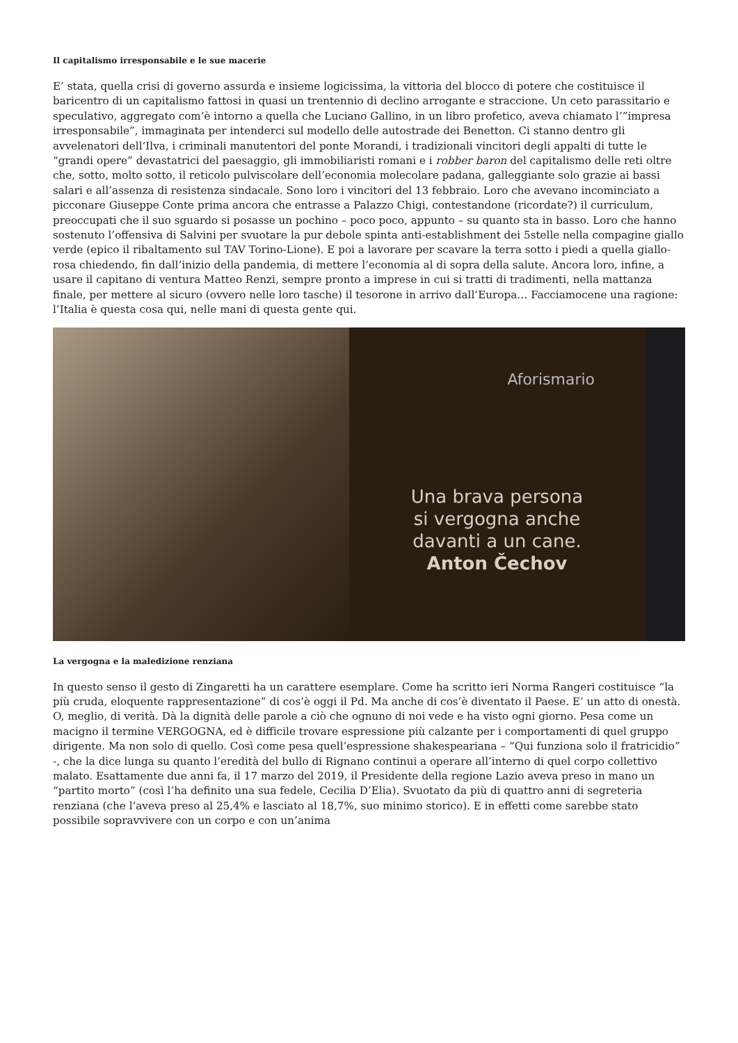Il capitalismo irresponsabile e le sue macerie
E’ stata, quella crisi di governo assurda e insieme logicissima, la vittoria del blocco di potere che costituisce il baricentro di un capitalismo fattosi in quasi un trentennio di declino arrogante e straccione. Un ceto parassitario e speculativo, aggregato com’è intorno a quella che Luciano Gallino, in un libro profetico, aveva chiamato l’”impresa irresponsabile”, immaginata per intenderci sul modello delle autostrade dei Benetton. Ci stanno dentro gli avvelenatori dell’Ilva, i criminali manutentori del ponte Morandi, i tradizionali vincitori degli appalti di tutte le “grandi opere” devastatrici del paesaggio, gli immobiliaristi romani e i robber baron del capitalismo delle reti oltre che, sotto, molto sotto, il reticolo pulviscolare dell’economia molecolare padana, galleggiante solo grazie ai bassi salari e all’assenza di resistenza sindacale. Sono loro i vincitori del 13 febbraio. Loro che avevano incominciato a picconare Giuseppe Conte prima ancora che entrasse a Palazzo Chigi, contestandone (ricordate?) il curriculum, preoccupati che il suo sguardo si posasse un pochino – poco poco, appunto – su quanto sta in basso. Loro che hanno sostenuto l’offensiva di Salvini per svuotare la pur debole spinta anti-establishment dei 5stelle nella compagine giallo verde (epico il ribaltamento sul TAV Torino-Lione). E poi a lavorare per scavare la terra sotto i piedi a quella giallo-rosa chiedendo, fin dall’inizio della pandemia, di mettere l’economia al di sopra della salute. Ancora loro, infine, a usare il capitano di ventura Matteo Renzi, sempre pronto a imprese in cui si tratti di tradimenti, nella mattanza finale, per mettere al sicuro (ovvero nelle loro tasche) il tesorone in arrivo dall’Europa… Facciamocene una ragione: l’Italia è questa cosa qui, nelle mani di questa gente qui.
Aforismario
Una brava persona
si vergogna anche
davanti a un cane.
Anton Čechov
La vergogna e la maledizione renziana
In questo senso il gesto di Zingaretti ha un carattere esemplare. Come ha scritto ieri Norma Rangeri costituisce “la più cruda, eloquente rappresentazione” di cos’è oggi il Pd. Ma anche di cos’è diventato il Paese. E’ un atto di onestà. O, meglio, di verità. Dà la dignità delle parole a ciò che ognuno di noi vede e ha visto ogni giorno. Pesa come un macigno il termine VERGOGNA, ed è difficile trovare espressione più calzante per i comportamenti di quel gruppo dirigente. Ma non solo di quello. Così come pesa quell’espressione shakespeariana – “Qui funziona solo il fratricidio” -, che la dice lunga su quanto l’eredità del bullo di Rignano continui a operare all’interno di quel corpo collettivo malato. Esattamente due anni fa, il 17 marzo del 2019, il Presidente della regione Lazio aveva preso in mano un “partito morto” (così l’ha definito una sua fedele, Cecilia D’Elia). Svuotato da più di quattro anni di segreteria renziana (che l’aveva preso al 25,4% e lasciato al 18,7%, suo minimo storico). E in effetti come sarebbe stato possibile sopravvivere con un corpo e con un’anima